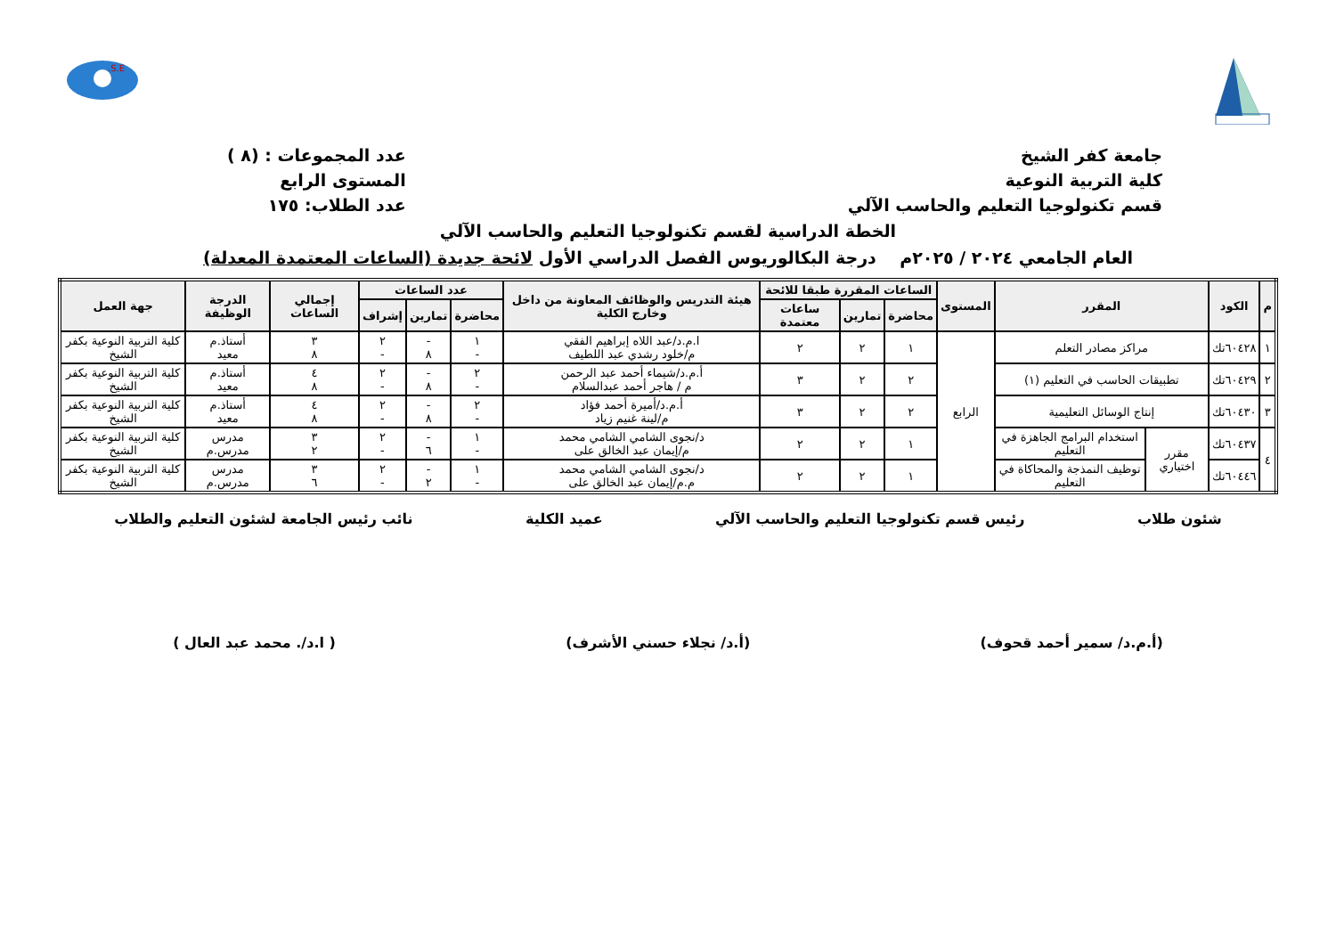S.E.
جامعة كفر الشيخ
كلية التربية النوعية
قسم تكنولوجيا التعليم والحاسب الآلي
عدد المجموعات : (٨ )
المستوى الرابع
عدد الطلاب: ١٧٥
الخطة الدراسية لقسم تكنولوجيا التعليم والحاسب الآلي
العام الجامعي ٢٠٢٤ / ٢٠٢٥م درجة البكالوريوس الفصل الدراسي الأول لائحة جديدة (الساعات المعتمدة المعدلة)
| م | الكود | المقرر | | المستوى | الساعات المقررة طبقا للائحة | | | هيئة التدريس والوظائف المعاونة من داخل وخارج الكلية | عدد الساعات | | | إجمالي الساعات | الدرجة الوظيفة | جهة العمل |
| --- | --- | --- | --- | --- | --- | --- | --- | --- | --- | --- | --- | --- | --- | --- |
| | | | | | محاضرة | تمارين | ساعات معتمدة | | محاضرة | تمارين | إشراف | | | |
| ١ | ٦٠٤٢٨تك | مراكز مصادر التعلم | | الرابع | ١ | ٢ | ٢ | ا.م.د/عبد اللاه إبراهيم الفقي م/خلود رشدي عبد اللطيف | ١ - | - ٨ | ٢ - | ٣ ٨ | أستاذ.م معيد | كلية التربية النوعية بكفر الشيخ |
| ٢ | ٦٠٤٢٩تك | تطبيقات الحاسب في التعليم (١) | | | ٢ | ٢ | ٣ | أ.م.د/شيماء أحمد عبد الرحمن م / هاجر أحمد عبدالسلام | ٢ - | - ٨ | ٢ - | ٤ ٨ | أستاذ.م معيد | كلية التربية النوعية بكفر الشيخ |
| ٣ | ٦٠٤٣٠تك | إنتاج الوسائل التعليمية | | | ٢ | ٢ | ٣ | أ.م.د/أميرة أحمد فؤاد م/لينة غنيم زياد | ٢ - | - ٨ | ٢ - | ٤ ٨ | أستاذ.م معيد | كلية التربية النوعية بكفر الشيخ |
| ٤ | ٦٠٤٣٧تك | مقرر اختياري | استخدام البرامج الجاهزة في التعليم | | ١ | ٢ | ٢ | د/نجوى الشامي الشامي محمد م/إيمان عبد الخالق على | ١ - | - ٦ | ٢ - | ٣ ٢ | مدرس مدرس.م | كلية التربية النوعية بكفر الشيخ |
| | ٦٠٤٤٦تك | | توظيف النمذجة والمحاكاة في التعليم | | ١ | ٢ | ٢ | د/نجوى الشامي الشامي محمد م.م/إيمان عبد الخالق على | ١ - | - ٢ | ٢ - | ٣ ٦ | مدرس مدرس.م | كلية التربية النوعية بكفر الشيخ |
شئون طلاب رئيس قسم تكنولوجيا التعليم والحاسب الآلي عميد الكلية نائب رئيس الجامعة لشئون التعليم والطلاب
(أ.م.د/ سمير أحمد قحوف) (أ.د/ نجلاء حسني الأشرف) ( ا.د/. محمد عبد العال )